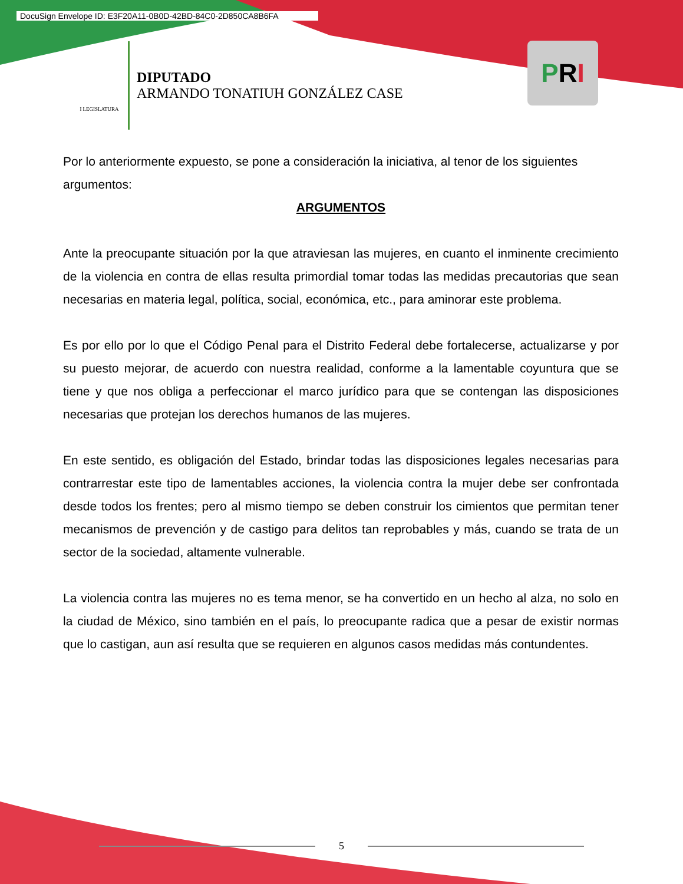DocuSign Envelope ID: E3F20A11-0B0D-42BD-84C0-2D850CA8B6FA
I LEGISLATURA
DIPUTADO
ARMANDO TONATIUH GONZÁLEZ CASE
P R I
Por lo anteriormente expuesto, se pone a consideración la iniciativa, al tenor de los siguientes argumentos:
ARGUMENTOS
Ante la preocupante situación por la que atraviesan las mujeres, en cuanto el inminente crecimiento de la violencia en contra de ellas resulta primordial tomar todas las medidas precautorias que sean necesarias en materia legal, política, social, económica, etc., para aminorar este problema.
Es por ello por lo que el Código Penal para el Distrito Federal debe fortalecerse, actualizarse y por su puesto mejorar, de acuerdo con nuestra realidad, conforme a la lamentable coyuntura que se tiene y que nos obliga a perfeccionar el marco jurídico para que se contengan las disposiciones necesarias que protejan los derechos humanos de las mujeres.
En este sentido, es obligación del Estado, brindar todas las disposiciones legales necesarias para contrarrestar este tipo de lamentables acciones, la violencia contra la mujer debe ser confrontada desde todos los frentes; pero al mismo tiempo se deben construir los cimientos que permitan tener mecanismos de prevención y de castigo para delitos tan reprobables y más, cuando se trata de un sector de la sociedad, altamente vulnerable.
La violencia contra las mujeres no es tema menor, se ha convertido en un hecho al alza, no solo en la ciudad de México, sino también en el país, lo preocupante radica que a pesar de existir normas que lo castigan, aun así resulta que se requieren en algunos casos medidas más contundentes.
5